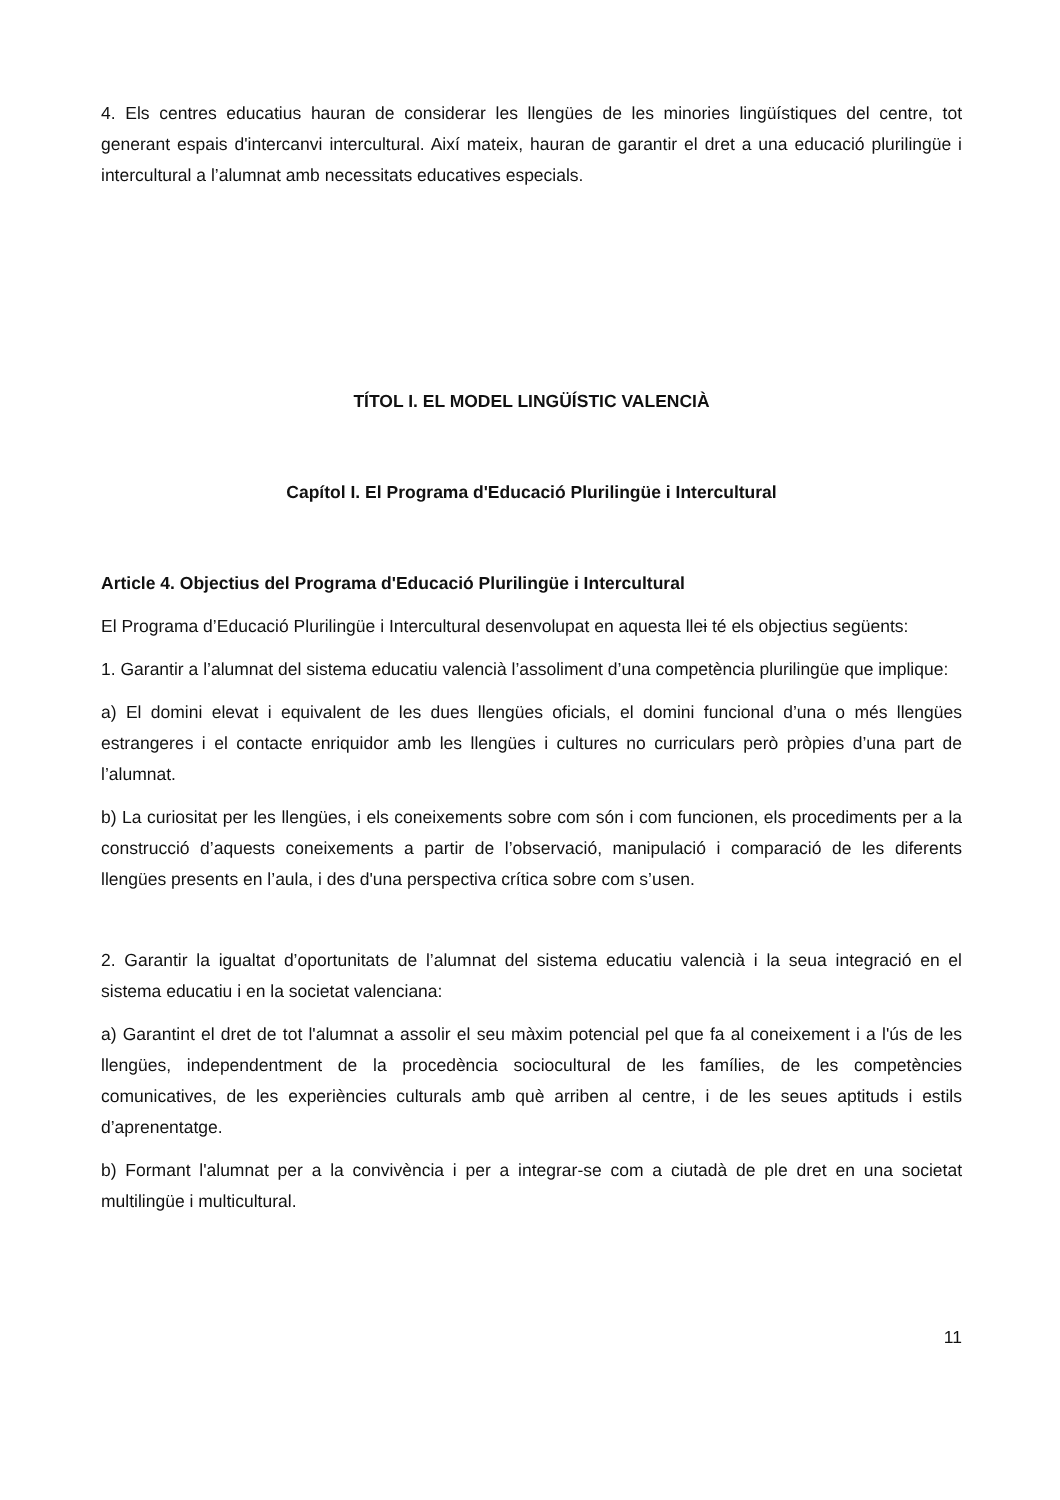4. Els centres educatius hauran de considerar les llengües de les minories lingüístiques del centre, tot generant espais d'intercanvi intercultural. Així mateix, hauran de garantir el dret a una educació plurilingüe i intercultural a l’alumnat amb necessitats educatives especials.
TÍTOL I. EL MODEL LINGÜÍSTIC VALENCIÀ
Capítol I. El Programa d'Educació Plurilingüe i Intercultural
Article 4. Objectius del Programa d'Educació Plurilingüe i Intercultural
El Programa d’Educació Plurilingüe i Intercultural desenvolupat en aquesta llei té els objectius següents:
1. Garantir a l’alumnat del sistema educatiu valencià l’assoliment d’una competència plurilingüe que implique:
a) El domini elevat i equivalent de les dues llengües oficials, el domini funcional d’una o més llengües estrangeres i el contacte enriquidor amb les llengües i cultures no curriculars però pròpies d’una part de l’alumnat.
b) La curiositat per les llengües, i els coneixements sobre com són i com funcionen, els procediments per a la construcció d’aquests coneixements a partir de l’observació, manipulació i comparació de les diferents llengües presents en l’aula, i des d'una perspectiva crítica sobre com s’usen.
2. Garantir la igualtat d’oportunitats de l’alumnat del sistema educatiu valencià i la seua integració en el sistema educatiu i en la societat valenciana:
a) Garantint el dret de tot l'alumnat a assolir el seu màxim potencial pel que fa al coneixement i a l'ús de les llengües, independentment de la procedència sociocultural de les famílies, de les competències comunicatives, de les experiències culturals amb què arriben al centre, i de les seues aptituds i estils d’aprenentatge.
b) Formant l'alumnat per a la convivència i per a integrar-se com a ciutadà de ple dret en una societat multilingüe i multicultural.
11